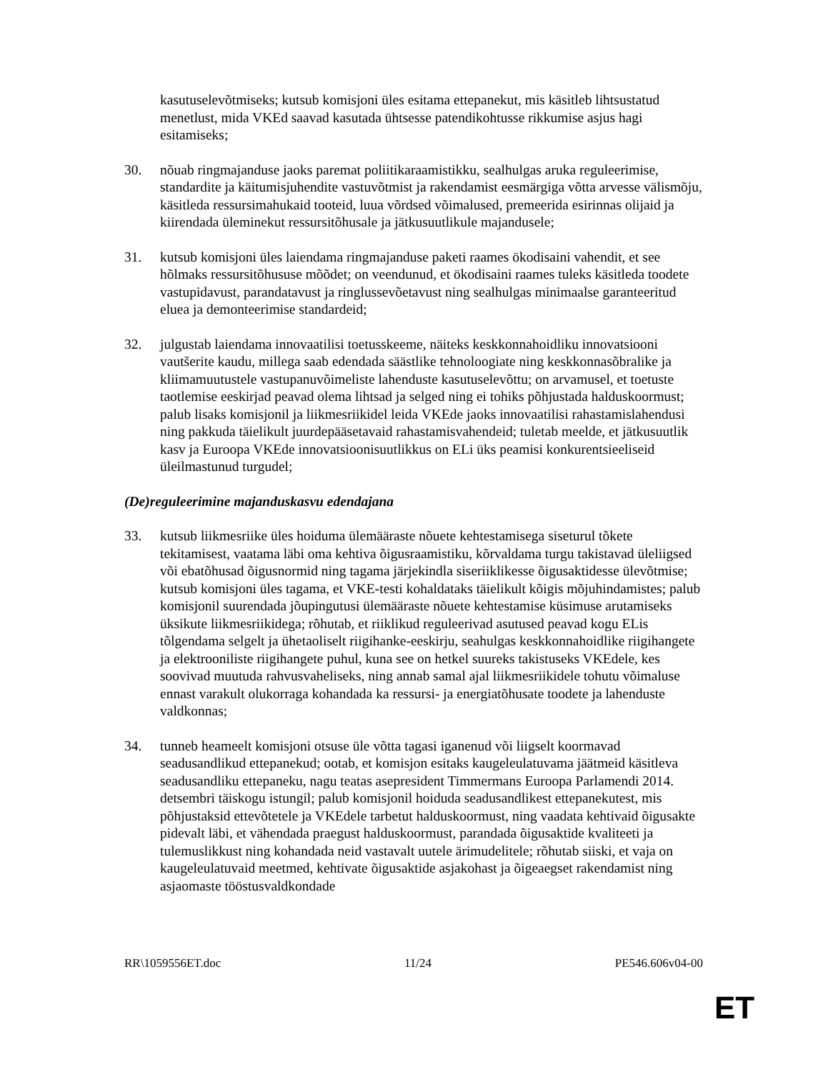kasutuselevõtmiseks; kutsub komisjoni üles esitama ettepanekut, mis käsitleb lihtsustatud menetlust, mida VKEd saavad kasutada ühtsesse patendikohtusse rikkumise asjus hagi esitamiseks;
30. nõuab ringmajanduse jaoks paremat poliitikaraamistikku, sealhulgas aruka reguleerimise, standardite ja käitumisjuhendite vastuvõtmist ja rakendamist eesmärgiga võtta arvesse välismõju, käsitleda ressursimahukaid tooteid, luua võrdsed võimalused, premeerida esirinnas olijaid ja kiirendada üleminekut ressursitõhusale ja jätkusuutlikule majandusele;
31. kutsub komisjoni üles laiendama ringmajanduse paketi raames ökodisaini vahendit, et see hõlmaks ressursitõhususe mõõdet; on veendunud, et ökodisaini raames tuleks käsitleda toodete vastupidavust, parandatavust ja ringlussevõetavust ning sealhulgas minimaalse garanteeritud eluea ja demonteerimise standardeid;
32. julgustab laiendama innovaatilisi toetusskeeme, näiteks keskkonnahoidliku innovatsiooni vautšerite kaudu, millega saab edendada säästlike tehnoloogiate ning keskkonnasõbralike ja kliimamuutustele vastupanuvõimeliste lahenduste kasutuselevõttu; on arvamusel, et toetuste taotlemise eeskirjad peavad olema lihtsad ja selged ning ei tohiks põhjustada halduskoormust; palub lisaks komisjonil ja liikmesriikidel leida VKEde jaoks innovaatilisi rahastamislahendusi ning pakkuda täielikult juurdepääsetavaid rahastamisvahendeid; tuletab meelde, et jätkusuutlik kasv ja Euroopa VKEde innovatsioonisuutlikkus on ELi üks peamisi konkurentsieeliseid üleilmastunud turgudel;
(De)reguleerimine majanduskasvu edendajana
33. kutsub liikmesriike üles hoiduma ülemääraste nõuete kehtestamisega siseturul tõkete tekitamisest, vaatama läbi oma kehtiva õigusraamistiku, kõrvaldama turgu takistavad üleliigsed või ebatõhusad õigusnormid ning tagama järjekindla siseriiklikesse õigusaktidesse ülevõtmise; kutsub komisjoni üles tagama, et VKE-testi kohaldataks täielikult kõigis mõjuhindamistes; palub komisjonil suurendada jõupingutusi ülemääraste nõuete kehtestamise küsimuse arutamiseks üksikute liikmesriikidega; rõhutab, et riiklikud reguleerivad asutused peavad kogu ELis tõlgendama selgelt ja ühetaoliselt riigihanke-eeskirju, seahulgas keskkonnahoidlike riigihangete ja elektrooniliste riigihangete puhul, kuna see on hetkel suureks takistuseks VKEdele, kes soovivad muutuda rahvusvaheliseks, ning annab samal ajal liikmesriikidele tohutu võimaluse ennast varakult olukorraga kohandada ka ressursi- ja energiatõhusate toodete ja lahenduste valdkonnas;
34. tunneb heameelt komisjoni otsuse üle võtta tagasi iganenud või liigselt koormavad seadusandlikud ettepanekud; ootab, et komisjon esitaks kaugeleulatuvama jäätmeid käsitleva seadusandliku ettepaneku, nagu teatas asepresident Timmermans Euroopa Parlamendi 2014. detsembri täiskogu istungil; palub komisjonil hoiduda seadusandlikest ettepanekutest, mis põhjustaksid ettevõtetele ja VKEdele tarbetut halduskoormust, ning vaadata kehtivaid õigusakte pidevalt läbi, et vähendada praegust halduskoormust, parandada õigusaktide kvaliteeti ja tulemuslikkust ning kohandada neid vastavalt uutele ärimudelitele; rõhutab siiski, et vaja on kaugeleulatuvaid meetmed, kehtivate õigusaktide asjakohast ja õigeaegset rakendamist ning asjaomaste tööstusvaldkondade
RR\1059556ET.doc 11/24 PE546.606v04-00
ET